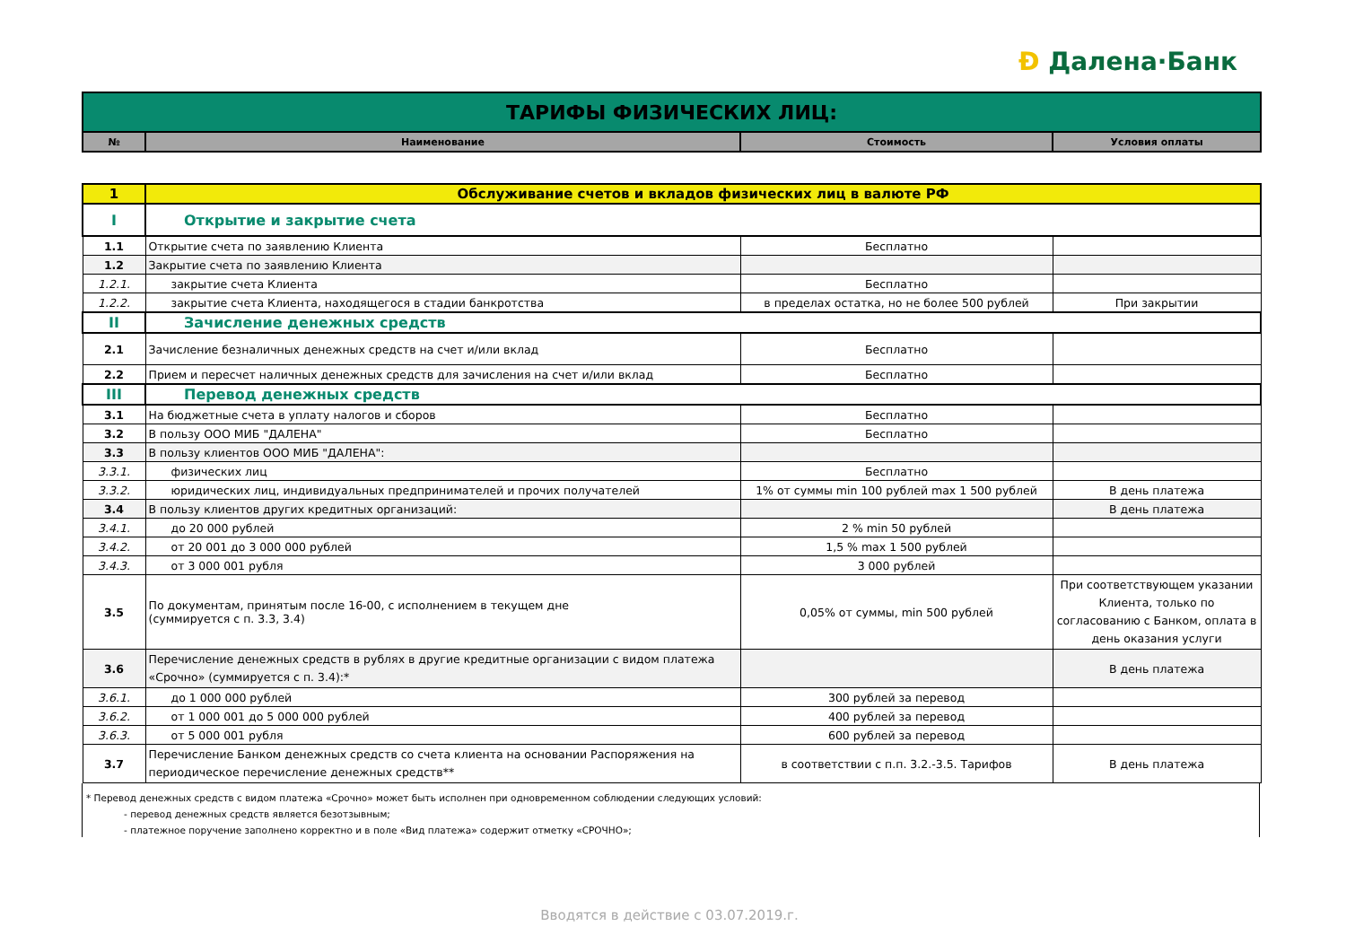Ð Далена·Банк
| ТАРИФЫ ФИЗИЧЕСКИХ ЛИЦ: | | | |
| № | Наименование | Стоимость | Условия оплаты |
| 1 | Обслуживание счетов и вкладов физических лиц в валюте РФ | | |
| I | Открытие и закрытие счета | | |
| 1.1 | Открытие счета по заявлению Клиента | Бесплатно | |
| 1.2 | Закрытие счета по заявлению Клиента | | |
| 1.2.1. | закрытие счета Клиента | Бесплатно | |
| 1.2.2. | закрытие счета Клиента, находящегося в стадии банкротства | в пределах остатка, но не более 500 рублей | При закрытии |
| II | Зачисление денежных средств | | |
| 2.1 | Зачисление безналичных денежных средств на счет и/или вклад | Бесплатно | |
| 2.2 | Прием и пересчет наличных денежных средств для зачисления на счет и/или вклад | Бесплатно | |
| III | Перевод денежных средств | | |
| 3.1 | На бюджетные счета в уплату налогов и сборов | Бесплатно | |
| 3.2 | В пользу ООО МИБ "ДАЛЕНА" | Бесплатно | |
| 3.3 | В пользу клиентов ООО МИБ "ДАЛЕНА": | | |
| 3.3.1. | физических лиц | Бесплатно | |
| 3.3.2. | юридических лиц, индивидуальных предпринимателей и прочих получателей | 1% от суммы min 100 рублей max 1 500 рублей | В день платежа |
| 3.4 | В пользу клиентов других кредитных организаций: | | В день платежа |
| 3.4.1. | до 20 000 рублей | 2 % min 50 рублей | |
| 3.4.2. | от 20 001 до 3 000 000 рублей | 1,5 % max 1 500 рублей | |
| 3.4.3. | от 3 000 001 рубля | 3 000 рублей | |
| 3.5 | По документам, принятым после 16-00, с исполнением в текущем дне (суммируется с п. 3.3, 3.4) | 0,05% от суммы, min 500 рублей | При соответствующем указании Клиента, только по согласованию с Банком, оплата в день оказания услуги |
| 3.6 | Перечисление денежных средств в рублях в другие кредитные организации с видом платежа «Срочно» (суммируется с п. 3.4):* | | В день платежа |
| 3.6.1. | до 1 000 000 рублей | 300 рублей за перевод | |
| 3.6.2. | от 1 000 001 до 5 000 000 рублей | 400 рублей за перевод | |
| 3.6.3. | от 5 000 001 рубля | 600 рублей за перевод | |
| 3.7 | Перечисление Банком денежных средств со счета клиента на основании Распоряжения на периодическое перечисление денежных средств** | в соответствии с п.п. 3.2.-3.5. Тарифов | В день платежа |
* Перевод денежных средств с видом платежа «Срочно» может быть исполнен при одновременном соблюдении следующих условий:
- перевод денежных средств является безотзывным;
- платежное поручение заполнено корректно и в поле «Вид платежа» содержит отметку «СРОЧНО»;
Вводятся в действие с 03.07.2019.г.